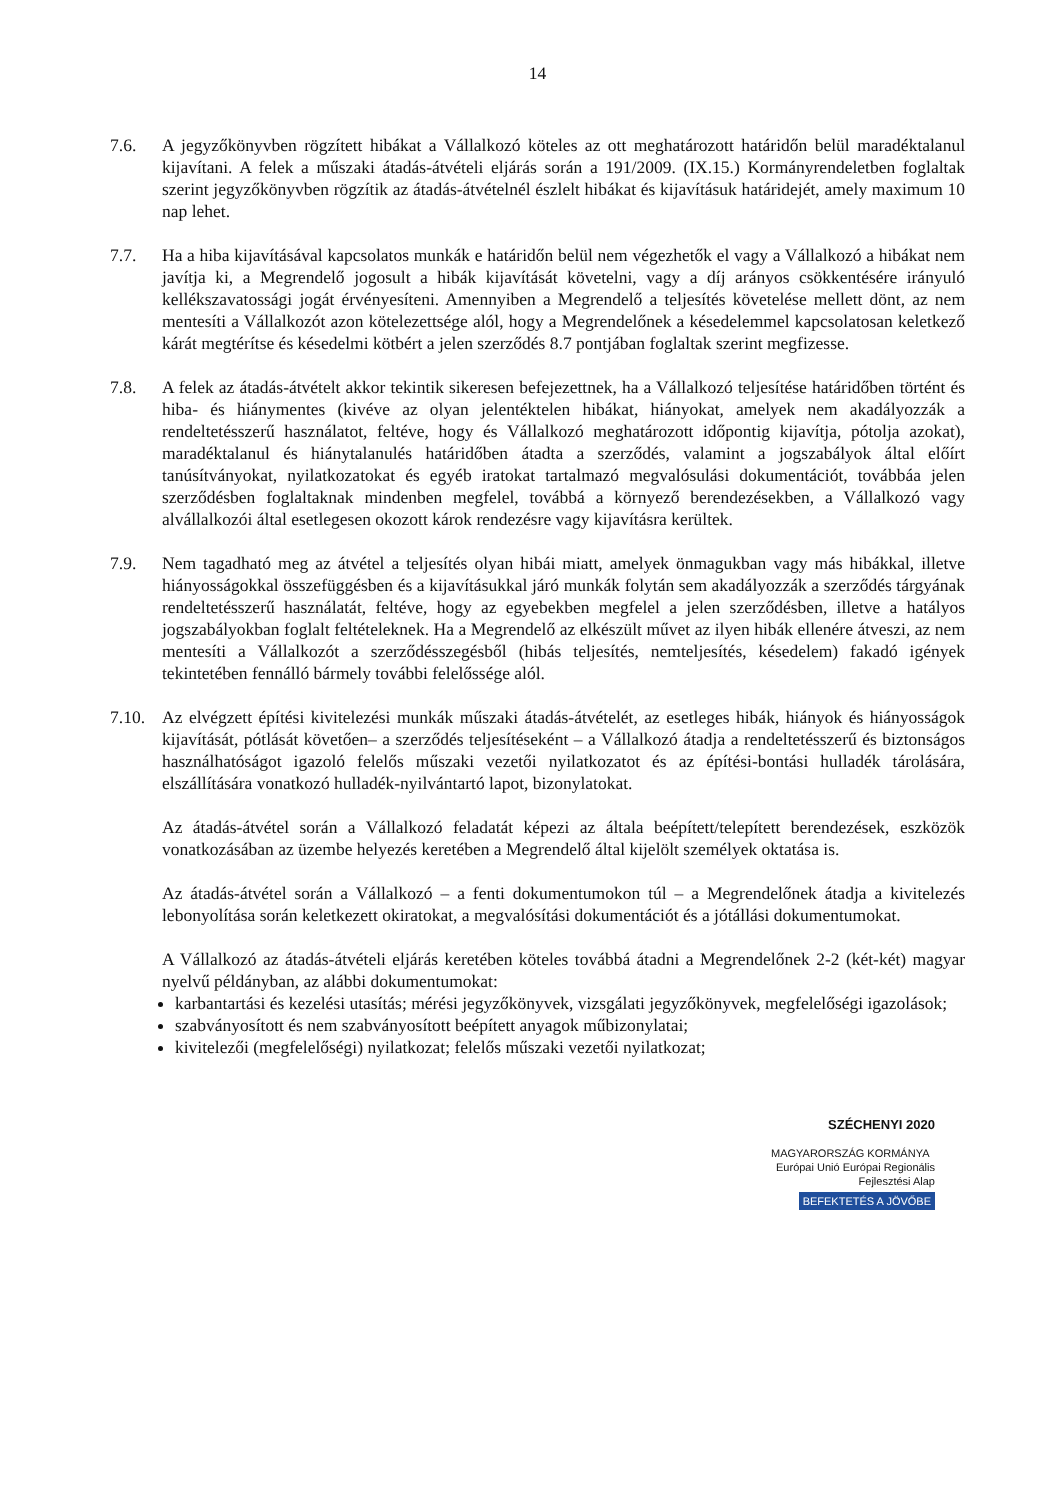14
7.6. A jegyzőkönyvben rögzített hibákat a Vállalkozó köteles az ott meghatározott határidőn belül maradéktalanul kijavítani. A felek a műszaki átadás-átvételi eljárás során a 191/2009. (IX.15.) Kormányrendeletben foglaltak szerint jegyzőkönyvben rögzítik az átadás-átvételnél észlelt hibákat és kijavításuk határidejét, amely maximum 10 nap lehet.
7.7. Ha a hiba kijavításával kapcsolatos munkák e határidőn belül nem végezhetők el vagy a Vállalkozó a hibákat nem javítja ki, a Megrendelő jogosult a hibák kijavítását követelni, vagy a díj arányos csökkentésére irányuló kellékszavatossági jogát érvényesíteni. Amennyiben a Megrendelő a teljesítés követelése mellett dönt, az nem mentesíti a Vállalkozót azon kötelezettsége alól, hogy a Megrendelőnek a késedelemmel kapcsolatosan keletkező kárát megtérítse és késedelmi kötbért a jelen szerződés 8.7 pontjában foglaltak szerint megfizesse.
7.8. A felek az átadás-átvételt akkor tekintik sikeresen befejezettnek, ha a Vállalkozó teljesítése határidőben történt és hiba- és hiánymentes (kivéve az olyan jelentéktelen hibákat, hiányokat, amelyek nem akadályozzák a rendeltetésszerű használatot, feltéve, hogy és Vállalkozó meghatározott időpontig kijavítja, pótolja azokat), maradéktalanul és hiánytalanulés határidőben átadta a szerződés, valamint a jogszabályok által előírt tanúsítványokat, nyilatkozatokat és egyéb iratokat tartalmazó megvalósulási dokumentációt, továbbáa jelen szerződésben foglaltaknak mindenben megfelel, továbbá a környező berendezésekben, a Vállalkozó vagy alvállalkozói által esetlegesen okozott károk rendezésre vagy kijavításra kerültek.
7.9. Nem tagadható meg az átvétel a teljesítés olyan hibái miatt, amelyek önmagukban vagy más hibákkal, illetve hiányosságokkal összefüggésben és a kijavításukkal járó munkák folytán sem akadályozzák a szerződés tárgyának rendeltetésszerű használatát, feltéve, hogy az egyebekben megfelel a jelen szerződésben, illetve a hatályos jogszabályokban foglalt feltételeknek. Ha a Megrendelő az elkészült művet az ilyen hibák ellenére átveszi, az nem mentesíti a Vállalkozót a szerződésszegésből (hibás teljesítés, nemteljesítés, késedelem) fakadó igények tekintetében fennálló bármely további felelőssége alól.
7.10.
Az elvégzett építési kivitelezési munkák műszaki átadás-átvételét, az esetleges hibák, hiányok és hiányosságok kijavítását, pótlását követően– a szerződés teljesítéseként – a Vállalkozó átadja a rendeltetésszerű és biztonságos használhatóságot igazoló felelős műszaki vezetői nyilatkozatot és az építési-bontási hulladék tárolására, elszállítására vonatkozó hulladék-nyilvántartó lapot, bizonylatokat.
Az átadás-átvétel során a Vállalkozó feladatát képezi az általa beépített/telepített berendezések, eszközök vonatkozásában az üzembe helyezés keretében a Megrendelő által kijelölt személyek oktatása is.
Az átadás-átvétel során a Vállalkozó – a fenti dokumentumokon túl – a Megrendelőnek átadja a kivitelezés lebonyolítása során keletkezett okiratokat, a megvalósítási dokumentációt és a jótállási dokumentumokat.
A Vállalkozó az átadás-átvételi eljárás keretében köteles továbbá átadni a Megrendelőnek 2-2 (két-két) magyar nyelvű példányban, az alábbi dokumentumokat:
karbantartási és kezelési utasítás; mérési jegyzőkönyvek, vizsgálati jegyzőkönyvek, megfelelőségi igazolások;
szabványosított és nem szabványosított beépített anyagok műbizonylatai;
kivitelezői (megfelelőségi) nyilatkozat; felelős műszaki vezetői nyilatkozat;
SZÉCHENYI 2020
MAGYARORSZÁG KORMÁNYA Európai Unió Európai Regionális Fejlesztési Alap
BEFEKTETÉS A JÖVŐBE